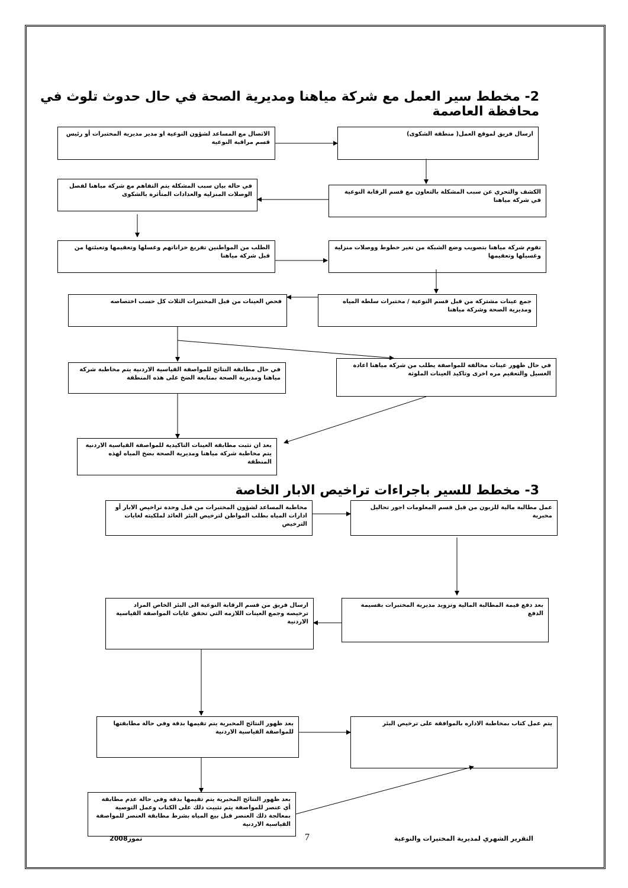2- مخطط سير العمل مع شركة مياهنا ومديرية الصحة في حال حدوث تلوث في محافظة العاصمة
ارسال فريق لموقع العمل( منطقة الشكوى)
الاتصال مع المساعد لشؤون النوعية او مدير مديرية المختبرات أو رئيس قسم مراقبة النوعية
الكشف والتحري عن سبب المشكلة بالتعاون مع قسم الرقابة النوعية في شركة مياهنا
في حالة بيان سبب المشكلة يتم التفاهم مع شركة مياهنا لفصل الوصلات المنزلية والعدادات المتأثرة بالشكوى
تقوم شركة مياهنا بتصويب وضع الشبكة من تغير خطوط ووصلات منزلية وغسيلها وتعقيمها
الطلب من المواطنين تفريغ خزاناتهم وغسلها وتعقيمها وتعبئتها من قبل شركة مياهنا
جمع عينات مشتركة من قبل قسم النوعية / مختبرات سلطة المياه ومديرية الصحة وشركة مياهنا
فحص العينات من قبل المختبرات الثلاث كل حسب اختصاصه
في حال ظهور عينات مخالفة للمواصفة يطلب من شركة مياهنا اعادة الغسيل والتعقيم مره اخرى وتاكيد العينات الملوثة
في حال مطابقة النتائج للمواصفة القياسية الاردنية يتم مخاطبة شركة مياهنا ومديرية الصحة بمتابعة الضخ على هذه المنطقة
بعد ان تثبت مطابقة العينات التاكيدية للمواصفة القياسية الاردنية يتم مخاطبة شركة مياهنا ومديرية الصحة بضخ المياه لهذه المنطقة
3- مخطط للسير باجراءات تراخيص الابار الخاصة
عمل مطالبة مالية للزبون من قبل قسم المعلومات اجور تحاليل مخبرية
مخاطبة المساعد لشؤون المختبرات من قبل وحدة تراخيص الابار أو ادارات المياه بطلب المواطن لترخيص البئر العائد لملكيته لغايات الترخيص
بعد دفع قيمة المطالبة المالية وتزويد مديرية المختبرات بقسيمة الدفع
ارسال فريق من قسم الرقابة النوعية الى البئر الخاص المراد ترخيصه وجمع العينات اللازمه التي تحقق غايات المواصفة القياسية الاردنية
يتم عمل كتاب بمخاطبة الاداره بالموافقة على ترخيص البئر
بعد ظهور النتائج المخبرية يتم تقيمها بدقة وفي حالة مطابقتها للمواصفة القياسية الاردنية
بعد ظهور النتائج المخبرية يتم تقيمها بدقة وفي حالة عدم مطابقة أي عنصر للمواصفة يتم تثبيت ذلك على الكتاب وعمل التوصية بمعالجة ذلك العنصر قبل بيع المياه بشرط مطابقة العنصر للمواصفة القياسية الاردنية
التقرير الشهري لمديرية المختبرات والنوعية
7
تموز2008